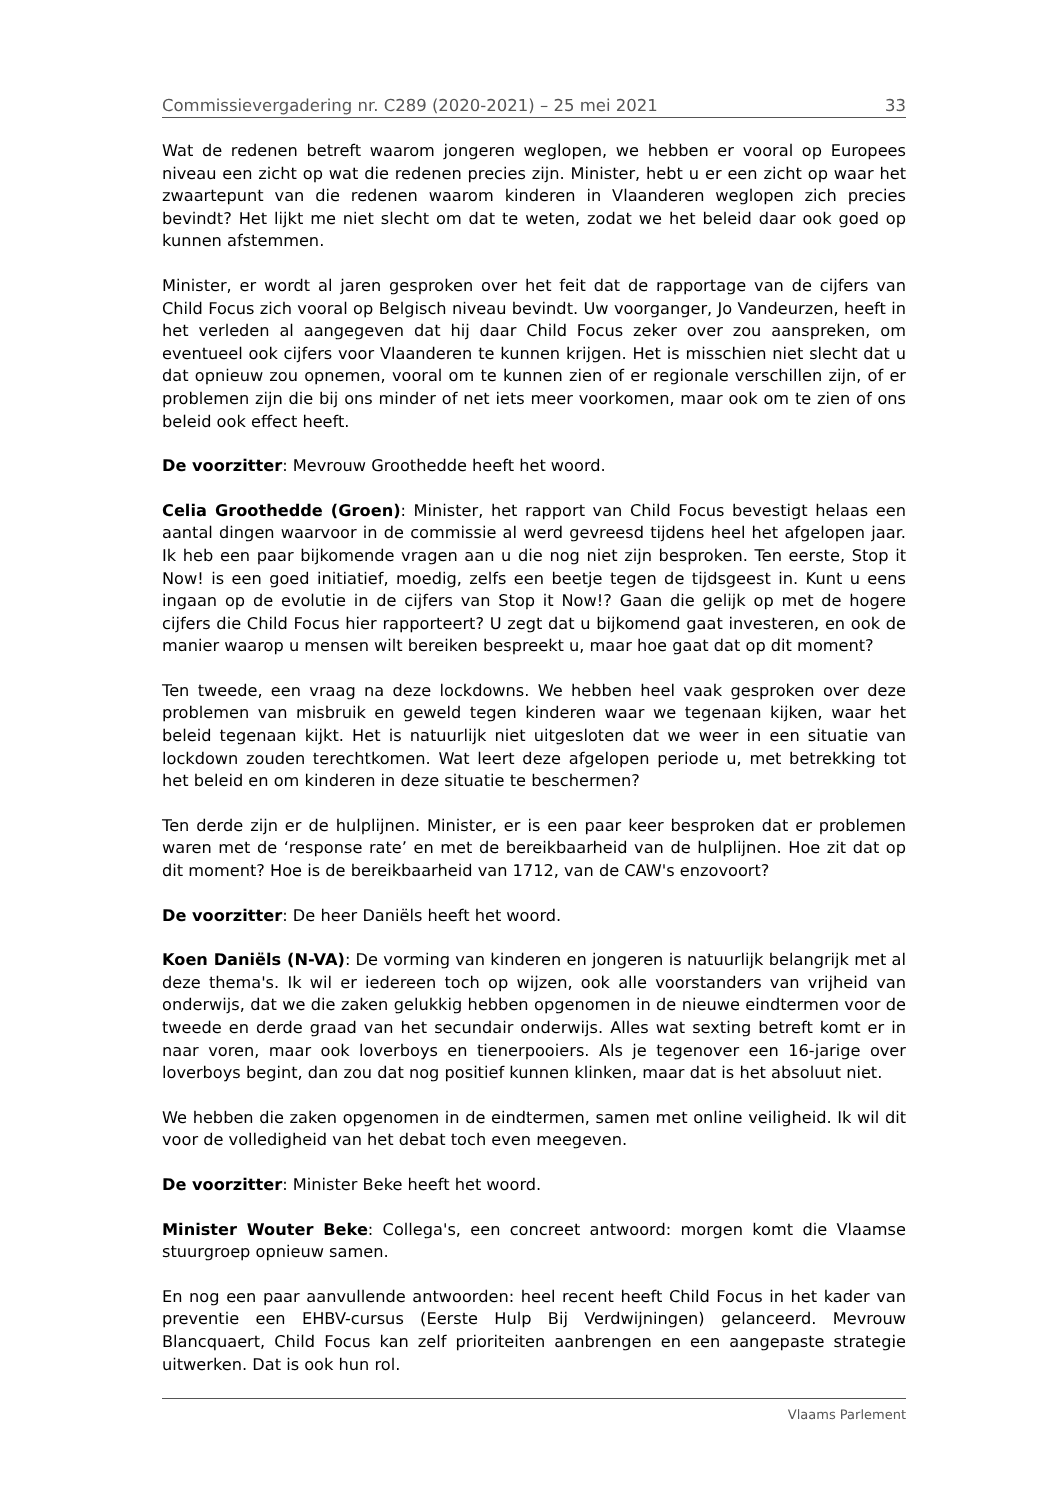Commissievergadering nr. C289 (2020-2021) – 25 mei 2021 33
Wat de redenen betreft waarom jongeren weglopen, we hebben er vooral op Europees niveau een zicht op wat die redenen precies zijn. Minister, hebt u er een zicht op waar het zwaartepunt van die redenen waarom kinderen in Vlaanderen weglopen zich precies bevindt? Het lijkt me niet slecht om dat te weten, zodat we het beleid daar ook goed op kunnen afstemmen.
Minister, er wordt al jaren gesproken over het feit dat de rapportage van de cijfers van Child Focus zich vooral op Belgisch niveau bevindt. Uw voorganger, Jo Vandeurzen, heeft in het verleden al aangegeven dat hij daar Child Focus zeker over zou aanspreken, om eventueel ook cijfers voor Vlaanderen te kunnen krijgen. Het is misschien niet slecht dat u dat opnieuw zou opnemen, vooral om te kunnen zien of er regionale verschillen zijn, of er problemen zijn die bij ons minder of net iets meer voorkomen, maar ook om te zien of ons beleid ook effect heeft.
De voorzitter: Mevrouw Groothedde heeft het woord.
Celia Groothedde (Groen): Minister, het rapport van Child Focus bevestigt helaas een aantal dingen waarvoor in de commissie al werd gevreesd tijdens heel het afgelopen jaar. Ik heb een paar bijkomende vragen aan u die nog niet zijn besproken. Ten eerste, Stop it Now! is een goed initiatief, moedig, zelfs een beetje tegen de tijdsgeest in. Kunt u eens ingaan op de evolutie in de cijfers van Stop it Now!? Gaan die gelijk op met de hogere cijfers die Child Focus hier rapporteert? U zegt dat u bijkomend gaat investeren, en ook de manier waarop u mensen wilt bereiken bespreekt u, maar hoe gaat dat op dit moment?
Ten tweede, een vraag na deze lockdowns. We hebben heel vaak gesproken over deze problemen van misbruik en geweld tegen kinderen waar we tegenaan kijken, waar het beleid tegenaan kijkt. Het is natuurlijk niet uitgesloten dat we weer in een situatie van lockdown zouden terechtkomen. Wat leert deze afgelopen periode u, met betrekking tot het beleid en om kinderen in deze situatie te beschermen?
Ten derde zijn er de hulplijnen. Minister, er is een paar keer besproken dat er problemen waren met de ‘response rate’ en met de bereikbaarheid van de hulplijnen. Hoe zit dat op dit moment? Hoe is de bereikbaarheid van 1712, van de CAW's enzovoort?
De voorzitter: De heer Daniëls heeft het woord.
Koen Daniëls (N-VA): De vorming van kinderen en jongeren is natuurlijk belangrijk met al deze thema's. Ik wil er iedereen toch op wijzen, ook alle voorstanders van vrijheid van onderwijs, dat we die zaken gelukkig hebben opgenomen in de nieuwe eindtermen voor de tweede en derde graad van het secundair onderwijs. Alles wat sexting betreft komt er in naar voren, maar ook loverboys en tienerpooiers. Als je tegenover een 16-jarige over loverboys begint, dan zou dat nog positief kunnen klinken, maar dat is het absoluut niet.
We hebben die zaken opgenomen in de eindtermen, samen met online veiligheid. Ik wil dit voor de volledigheid van het debat toch even meegeven.
De voorzitter: Minister Beke heeft het woord.
Minister Wouter Beke: Collega's, een concreet antwoord: morgen komt die Vlaamse stuurgroep opnieuw samen.
En nog een paar aanvullende antwoorden: heel recent heeft Child Focus in het kader van preventie een EHBV-cursus (Eerste Hulp Bij Verdwijningen) gelanceerd. Mevrouw Blancquaert, Child Focus kan zelf prioriteiten aanbrengen en een aangepaste strategie uitwerken. Dat is ook hun rol.
Vlaams Parlement